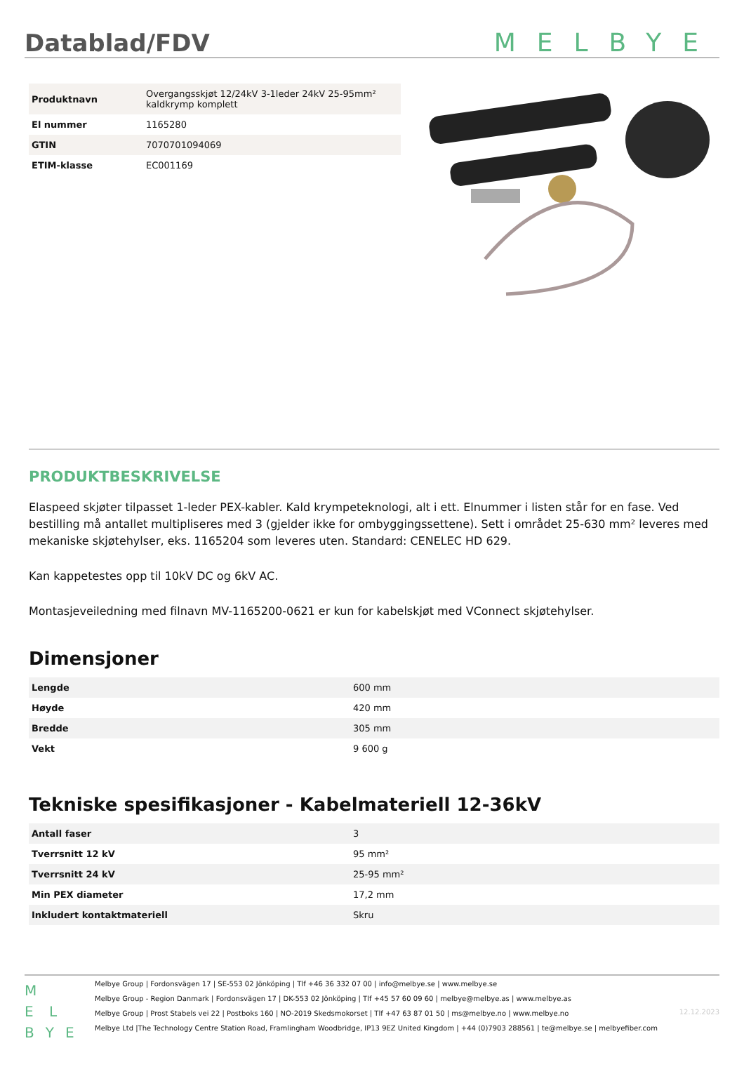Datablad/FDV
MELBYE
| Produktnavn | Overgangsskjøt 12/24kV 3-1leder 24kV 25-95mm² kaldkrymp komplett |
| El nummer | 1165280 |
| GTIN | 7070701094069 |
| ETIM-klasse | EC001169 |
PRODUKTBESKRIVELSE
Elaspeed skjøter tilpasset 1-leder PEX-kabler. Kald krympeteknologi, alt i ett. Elnummer i listen står for en fase. Ved bestilling må antallet multipliseres med 3 (gjelder ikke for ombyggingssettene). Sett i området 25-630 mm² leveres med mekaniske skjøtehylser, eks. 1165204 som leveres uten. Standard: CENELEC HD 629.
Kan kappetestes opp til 10kV DC og 6kV AC.
Montasjeveiledning med filnavn MV-1165200-0621 er kun for kabelskjøt med VConnect skjøtehylser.
Dimensjoner
| Lengde | 600 mm |
| Høyde | 420 mm |
| Bredde | 305 mm |
| Vekt | 9 600 g |
Tekniske spesifikasjoner - Kabelmateriell 12-36kV
| Antall faser | 3 |
| Tverrsnitt 12 kV | 95 mm² |
| Tverrsnitt 24 kV | 25-95 mm² |
| Min PEX diameter | 17,2 mm |
| Inkludert kontaktmateriell | Skru |
M
E L
B Y E
Melbye Group | Fordonsvägen 17 | SE-553 02 Jönköping | Tlf +46 36 332 07 00 | info@melbye.se | www.melbye.se
Melbye Group - Region Danmark | Fordonsvägen 17 | DK-553 02 Jönköping | Tlf +45 57 60 09 60 | melbye@melbye.as | www.melbye.as
Melbye Group | Prost Stabels vei 22 | Postboks 160 | NO-2019 Skedsmokorset | Tlf +47 63 87 01 50 | ms@melbye.no | www.melbye.no
Melbye Ltd |The Technology Centre Station Road, Framlingham Woodbridge, IP13 9EZ United Kingdom | +44 (0)7903 288561 | te@melbye.se | melbyefiber.com
12.12.2023